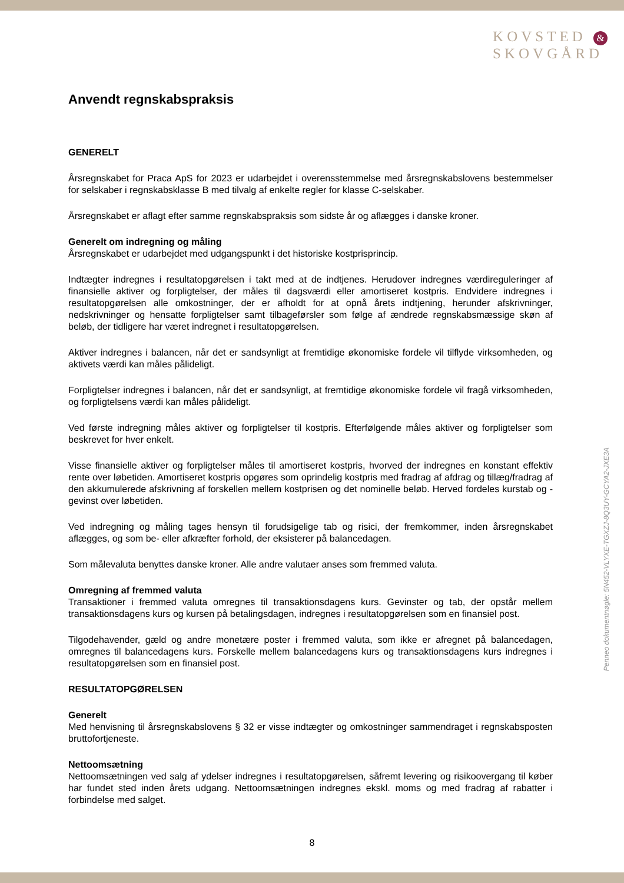KOVSTED &
SKOVGÅRD
Penneo dokumentnøgle: 5N452-VLYXE-TGXZJ-8Q3UY-GCYA2-JXE3A
Anvendt regnskabspraksis
GENERELT
Årsregnskabet for Praca ApS for 2023 er udarbejdet i overensstemmelse med årsregnskabslovens bestemmelser for selskaber i regnskabsklasse B med tilvalg af enkelte regler for klasse C-selskaber.
Årsregnskabet er aflagt efter samme regnskabspraksis som sidste år og aflægges i danske kroner.
Generelt om indregning og måling
Årsregnskabet er udarbejdet med udgangspunkt i det historiske kostprisprincip.
Indtægter indregnes i resultatopgørelsen i takt med at de indtjenes. Herudover indregnes værdireguleringer af finansielle aktiver og forpligtelser, der måles til dagsværdi eller amortiseret kostpris. Endvidere indregnes i resultatopgørelsen alle omkostninger, der er afholdt for at opnå årets indtjening, herunder afskrivninger, nedskrivninger og hensatte forpligtelser samt tilbageførsler som følge af ændrede regnskabsmæssige skøn af beløb, der tidligere har været indregnet i resultatopgørelsen.
Aktiver indregnes i balancen, når det er sandsynligt at fremtidige økonomiske fordele vil tilflyde virksomheden, og aktivets værdi kan måles pålideligt.
Forpligtelser indregnes i balancen, når det er sandsynligt, at fremtidige økonomiske fordele vil fragå virksomheden, og forpligtelsens værdi kan måles pålideligt.
Ved første indregning måles aktiver og forpligtelser til kostpris. Efterfølgende måles aktiver og forpligtelser som beskrevet for hver enkelt.
Visse finansielle aktiver og forpligtelser måles til amortiseret kostpris, hvorved der indregnes en konstant effektiv rente over løbetiden. Amortiseret kostpris opgøres som oprindelig kostpris med fradrag af afdrag og tillæg/fradrag af den akkumulerede afskrivning af forskellen mellem kostprisen og det nominelle beløb. Herved fordeles kurstab og -gevinst over løbetiden.
Ved indregning og måling tages hensyn til forudsigelige tab og risici, der fremkommer, inden årsregnskabet aflægges, og som be- eller afkræfter forhold, der eksisterer på balancedagen.
Som målevaluta benyttes danske kroner. Alle andre valutaer anses som fremmed valuta.
Omregning af fremmed valuta
Transaktioner i fremmed valuta omregnes til transaktionsdagens kurs. Gevinster og tab, der opstår mellem transaktionsdagens kurs og kursen på betalingsdagen, indregnes i resultatopgørelsen som en finansiel post.
Tilgodehavender, gæld og andre monetære poster i fremmed valuta, som ikke er afregnet på balancedagen, omregnes til balancedagens kurs. Forskelle mellem balancedagens kurs og transaktionsdagens kurs indregnes i resultatopgørelsen som en finansiel post.
RESULTATOPGØRELSEN
Generelt
Med henvisning til årsregnskabslovens § 32 er visse indtægter og omkostninger sammendraget i regnskabsposten bruttofortjeneste.
Nettoomsætning
Nettoomsætningen ved salg af ydelser indregnes i resultatopgørelsen, såfremt levering og risikoovergang til køber har fundet sted inden årets udgang. Nettoomsætningen indregnes ekskl. moms og med fradrag af rabatter i forbindelse med salget.
8